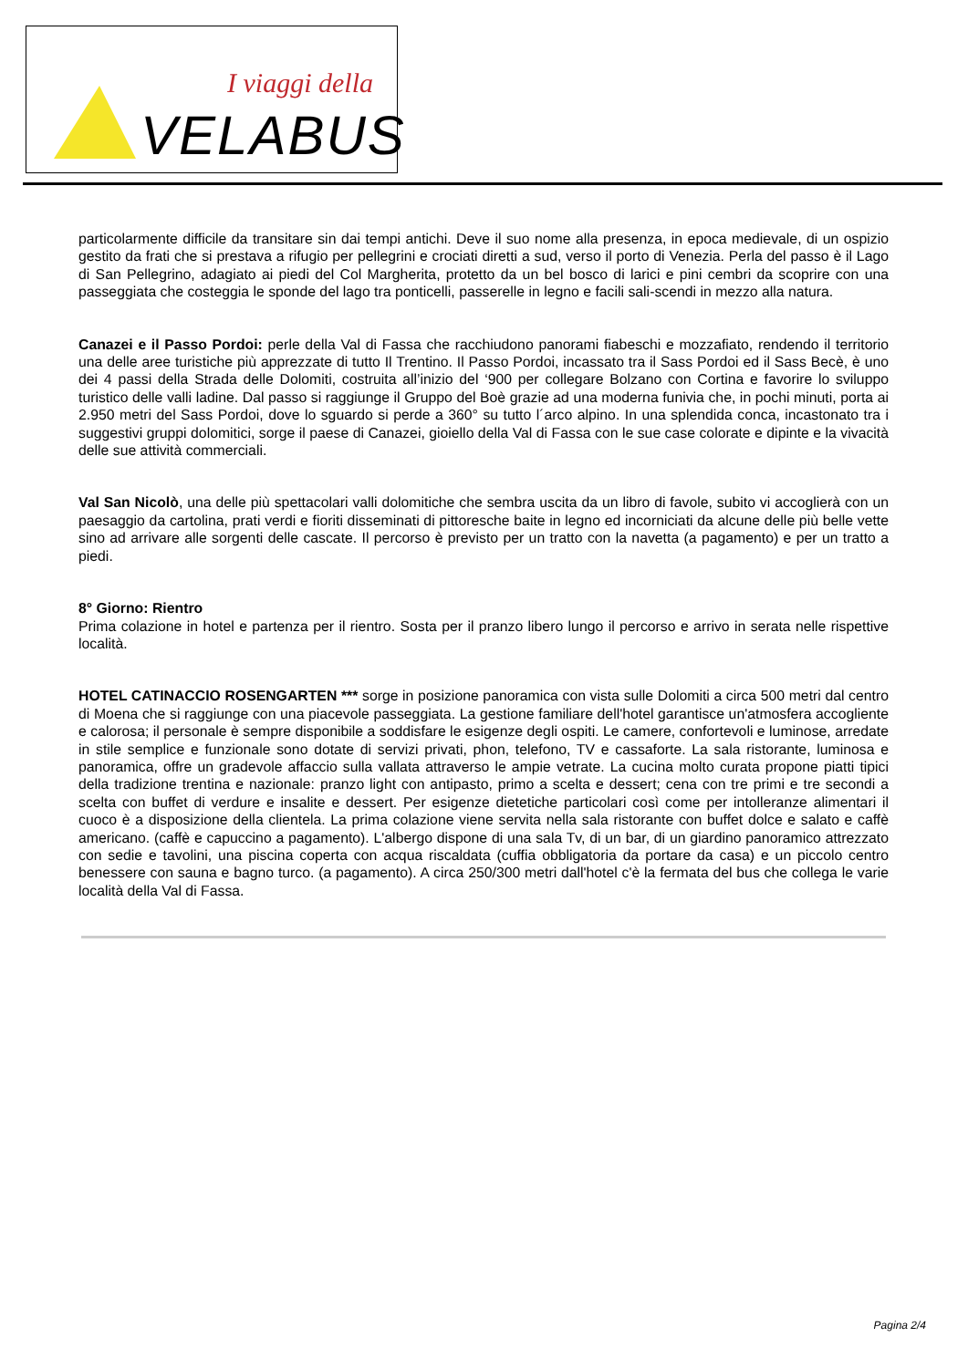I viaggi della
VELABUS
particolarmente difficile da transitare sin dai tempi antichi. Deve il suo nome alla presenza, in epoca medievale, di un ospizio gestito da frati che si prestava a rifugio per pellegrini e crociati diretti a sud, verso il porto di Venezia. Perla del passo è il Lago di San Pellegrino, adagiato ai piedi del Col Margherita, protetto da un bel bosco di larici e pini cembri da scoprire con una passeggiata che costeggia le sponde del lago tra ponticelli, passerelle in legno e facili sali-scendi in mezzo alla natura.
Canazei e il Passo Pordoi: perle della Val di Fassa che racchiudono panorami fiabeschi e mozzafiato, rendendo il territorio una delle aree turistiche più apprezzate di tutto Il Trentino. Il Passo Pordoi, incassato tra il Sass Pordoi ed il Sass Becè, è uno dei 4 passi della Strada delle Dolomiti, costruita all’inizio del ‘900 per collegare Bolzano con Cortina e favorire lo sviluppo turistico delle valli ladine. Dal passo si raggiunge il Gruppo del Boè grazie ad una moderna funivia che, in pochi minuti, porta ai 2.950 metri del Sass Pordoi, dove lo sguardo si perde a 360° su tutto l´arco alpino. In una splendida conca, incastonato tra i suggestivi gruppi dolomitici, sorge il paese di Canazei, gioiello della Val di Fassa con le sue case colorate e dipinte e la vivacità delle sue attività commerciali.
Val San Nicolò, una delle più spettacolari valli dolomitiche che sembra uscita da un libro di favole, subito vi accoglierà con un paesaggio da cartolina, prati verdi e fioriti disseminati di pittoresche baite in legno ed incorniciati da alcune delle più belle vette sino ad arrivare alle sorgenti delle cascate. Il percorso è previsto per un tratto con la navetta (a pagamento) e per un tratto a piedi.
8° Giorno: Rientro
Prima colazione in hotel e partenza per il rientro. Sosta per il pranzo libero lungo il percorso e arrivo in serata nelle rispettive località.
HOTEL CATINACCIO ROSENGARTEN *** sorge in posizione panoramica con vista sulle Dolomiti a circa 500 metri dal centro di Moena che si raggiunge con una piacevole passeggiata. La gestione familiare dell'hotel garantisce un'atmosfera accogliente e calorosa; il personale è sempre disponibile a soddisfare le esigenze degli ospiti. Le camere, confortevoli e luminose, arredate in stile semplice e funzionale sono dotate di servizi privati, phon, telefono, TV e cassaforte. La sala ristorante, luminosa e panoramica, offre un gradevole affaccio sulla vallata attraverso le ampie vetrate. La cucina molto curata propone piatti tipici della tradizione trentina e nazionale: pranzo light con antipasto, primo a scelta e dessert; cena con tre primi e tre secondi a scelta con buffet di verdure e insalite e dessert. Per esigenze dietetiche particolari così come per intolleranze alimentari il cuoco è a disposizione della clientela. La prima colazione viene servita nella sala ristorante con buffet dolce e salato e caffè americano. (caffè e capuccino a pagamento). L'albergo dispone di una sala Tv, di un bar, di un giardino panoramico attrezzato con sedie e tavolini, una piscina coperta con acqua riscaldata (cuffia obbligatoria da portare da casa) e un piccolo centro benessere con sauna e bagno turco. (a pagamento). A circa 250/300 metri dall'hotel c'è la fermata del bus che collega le varie località della Val di Fassa.
Pagina 2/4